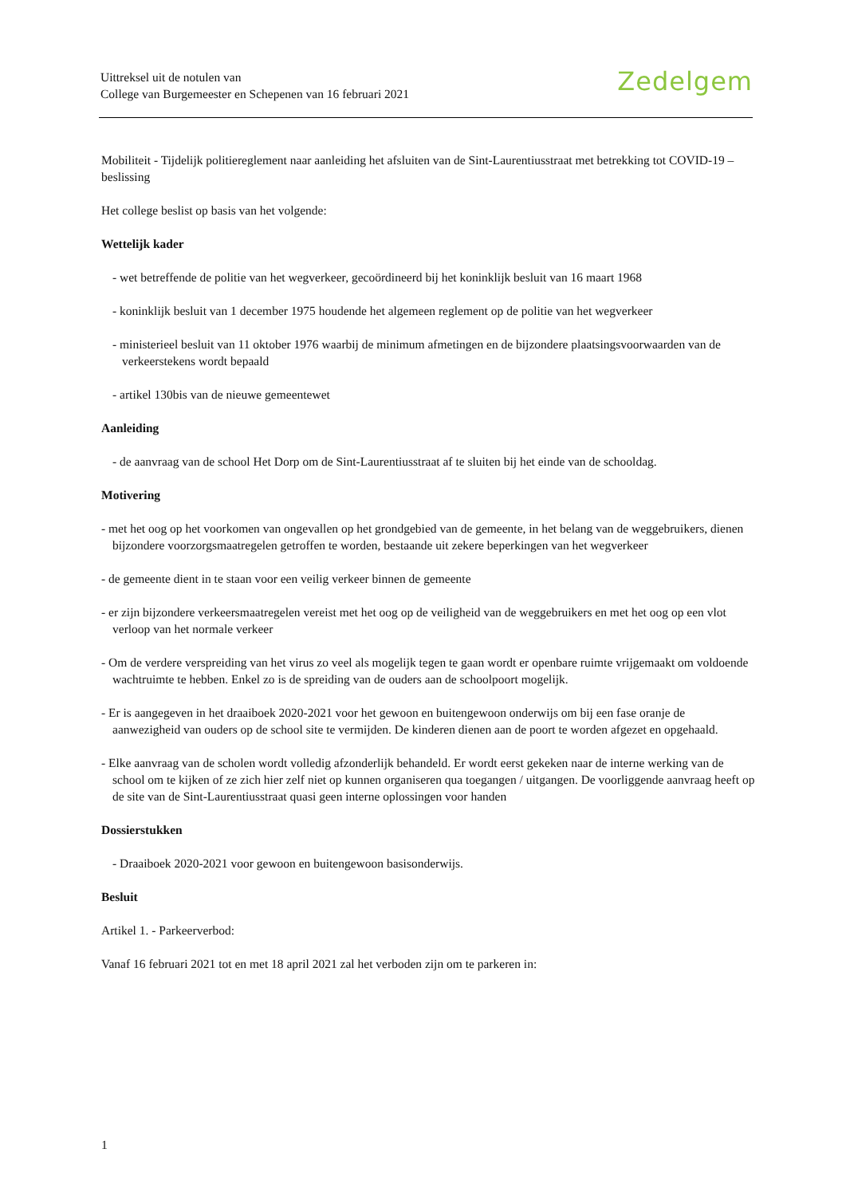Uittreksel uit de notulen van
College van Burgemeester en Schepenen van 16 februari 2021
Zedelgem
Mobiliteit - Tijdelijk politiereglement naar aanleiding het afsluiten van de Sint-Laurentiusstraat met betrekking tot COVID-19 – beslissing
Het college beslist op basis van het volgende:
Wettelijk kader
- wet betreffende de politie van het wegverkeer, gecoördineerd bij het koninklijk besluit van 16 maart 1968
- koninklijk besluit van 1 december 1975 houdende het algemeen reglement op de politie van het wegverkeer
- ministerieel besluit van 11 oktober 1976 waarbij de minimum afmetingen en de bijzondere plaatsingsvoorwaarden van de verkeerstekens wordt bepaald
- artikel 130bis van de nieuwe gemeentewet
Aanleiding
- de aanvraag van de school Het Dorp om de Sint-Laurentiusstraat af te sluiten bij het einde van de schooldag.
Motivering
- met het oog op het voorkomen van ongevallen op het grondgebied van de gemeente, in het belang van de weggebruikers, dienen bijzondere voorzorgsmaatregelen getroffen te worden, bestaande uit zekere beperkingen van het wegverkeer
- de gemeente dient in te staan voor een veilig verkeer binnen de gemeente
- er zijn bijzondere verkeersmaatregelen vereist met het oog op de veiligheid van de weggebruikers en met het oog op een vlot verloop van het normale verkeer
- Om de verdere verspreiding van het virus zo veel als mogelijk tegen te gaan wordt er openbare ruimte vrijgemaakt om voldoende wachtruimte te hebben. Enkel zo is de spreiding van de ouders aan de schoolpoort mogelijk.
- Er is aangegeven in het draaiboek 2020-2021 voor het gewoon en buitengewoon onderwijs om bij een fase oranje de aanwezigheid van ouders op de school site te vermijden. De kinderen dienen aan de poort te worden afgezet en opgehaald.
- Elke aanvraag van de scholen wordt volledig afzonderlijk behandeld. Er wordt eerst gekeken naar de interne werking van de school om te kijken of ze zich hier zelf niet op kunnen organiseren qua toegangen / uitgangen. De voorliggende aanvraag heeft op de site van de Sint-Laurentiusstraat quasi geen interne oplossingen voor handen
Dossierstukken
- Draaiboek 2020-2021 voor gewoon en buitengewoon basisonderwijs.
Besluit
Artikel 1. - Parkeerverbod:
Vanaf 16 februari 2021 tot en met 18 april 2021 zal het verboden zijn om te parkeren in:
1